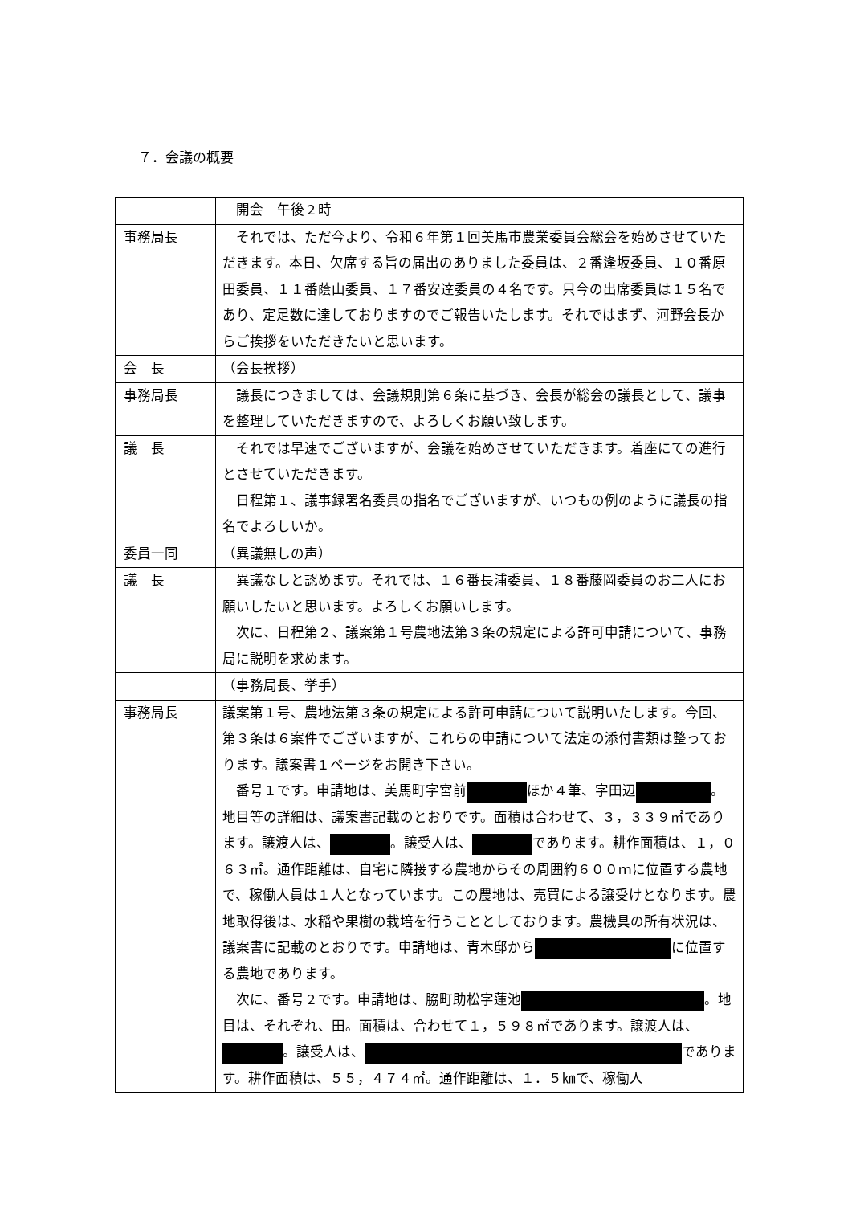７．会議の概要
| | 開会 午後２時 |
| 事務局長 | それでは、ただ今より、令和６年第１回美馬市農業委員会総会を始めさせていただきます。本日、欠席する旨の届出のありました委員は、２番逢坂委員、１０番原田委員、１１番蔭山委員、１７番安達委員の４名です。只今の出席委員は１５名であり、定足数に達しておりますのでご報告いたします。それではまず、河野会長からご挨拶をいただきたいと思います。 |
| 会 長 | （会長挨拶） |
| 事務局長 | 議長につきましては、会議規則第６条に基づき、会長が総会の議長として、議事を整理していただきますので、よろしくお願い致します。 |
| 議 長 | それでは早速でございますが、会議を始めさせていただきます。着座にての進行とさせていただきます。 日程第１、議事録署名委員の指名でございますが、いつもの例のように議長の指名でよろしいか。 |
| 委員一同 | （異議無しの声） |
| 議 長 | 異議なしと認めます。それでは、１６番長浦委員、１８番藤岡委員のお二人にお願いしたいと思います。よろしくお願いします。 次に、日程第２、議案第１号農地法第３条の規定による許可申請について、事務局に説明を求めます。 |
| | （事務局長、挙手） |
| 事務局長 | 議案第１号、農地法第３条の規定による許可申請について説明いたします。今回、第３条は６案件でございますが、これらの申請について法定の添付書類は整っております。議案書１ページをお開き下さい。 番号１です。申請地は、美馬町字宮前 ほか４筆、字田辺 。地目等の詳細は、議案書記載のとおりです。面積は合わせて、３，３３９㎡であります。譲渡人は、 。譲受人は、 であります。耕作面積は、１，０６３㎡。通作距離は、自宅に隣接する農地からその周囲約６００ｍに位置する農地で、稼働人員は１人となっています。この農地は、売買による譲受けとなります。農地取得後は、水稲や果樹の栽培を行うこととしております。農機具の所有状況は、議案書に記載のとおりです。申請地は、青木邸から に位置する農地であります。 次に、番号２です。申請地は、脇町助松字蓮池 。地目は、それぞれ、田。面積は、合わせて１，５９８㎡であります。譲渡人は、 。譲受人は、 であります。耕作面積は、５５，４７４㎡。通作距離は、１．５㎞で、稼働人 |